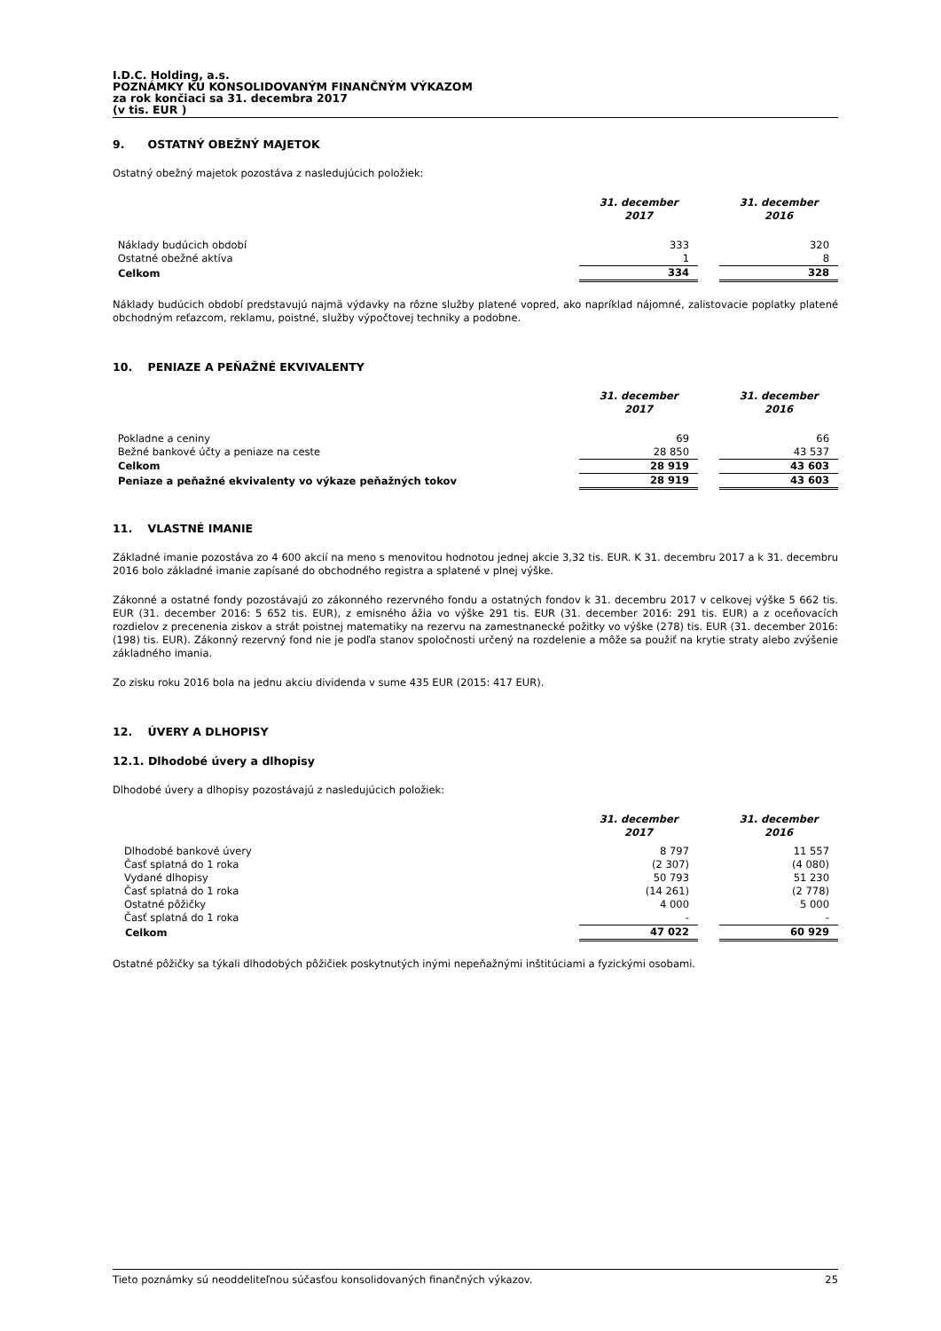I.D.C. Holding, a.s.
POZNÁMKY KU KONSOLIDOVANÝM FINANČNÝM VÝKAZOM
za rok končiaci sa 31. decembra 2017
(v tis. EUR )
9. OSTATNÝ OBEŽNÝ MAJETOK
Ostatný obežný majetok pozostáva z nasledujúcich položiek:
| | 31. december 2017 | | 31. december 2016 |
| Náklady budúcich období | 333 | | 320 |
| Ostatné obežné aktíva | 1 | | 8 |
| Celkom | 334 | | 328 |
Náklady budúcich období predstavujú najmä výdavky na rôzne služby platené vopred, ako napríklad nájomné, zalistovacie poplatky platené obchodným reťazcom, reklamu, poistné, služby výpočtovej techniky a podobne.
10. PENIAZE A PEŇAŽNÉ EKVIVALENTY
| | 31. december 2017 | | 31. december 2016 |
| Pokladne a ceniny | 69 | | 66 |
| Bežné bankové účty a peniaze na ceste | 28 850 | | 43 537 |
| Celkom | 28 919 | | 43 603 |
| Peniaze a peňažné ekvivalenty vo výkaze peňažných tokov | 28 919 | | 43 603 |
11. VLASTNÉ IMANIE
Základné imanie pozostáva zo 4 600 akcií na meno s menovitou hodnotou jednej akcie 3,32 tis. EUR. K 31. decembru 2017 a k 31. decembru 2016 bolo základné imanie zapísané do obchodného registra a splatené v plnej výške.
Zákonné a ostatné fondy pozostávajú zo zákonného rezervného fondu a ostatných fondov k 31. decembru 2017 v celkovej výške 5 662 tis. EUR (31. december 2016: 5 652 tis. EUR), z emisného ážia vo výške 291 tis. EUR (31. december 2016: 291 tis. EUR) a z oceňovacích rozdielov z precenenia ziskov a strát poistnej matematiky na rezervu na zamestnanecké požitky vo výške (278) tis. EUR (31. december 2016: (198) tis. EUR). Zákonný rezervný fond nie je podľa stanov spoločnosti určený na rozdelenie a môže sa použiť na krytie straty alebo zvýšenie základného imania.
Zo zisku roku 2016 bola na jednu akciu dividenda v sume 435 EUR (2015: 417 EUR).
12. ÚVERY A DLHOPISY
12.1. Dlhodobé úvery a dlhopisy
Dlhodobé úvery a dlhopisy pozostávajú z nasledujúcich položiek:
| | 31. december 2017 | | 31. december 2016 |
| Dlhodobé bankové úvery | 8 797 | | 11 557 |
| Časť splatná do 1 roka | (2 307) | | (4 080) |
| Vydané dlhopisy | 50 793 | | 51 230 |
| Časť splatná do 1 roka | (14 261) | | (2 778) |
| Ostatné pôžičky | 4 000 | | 5 000 |
| Časť splatná do 1 roka | - | | - |
| Celkom | 47 022 | | 60 929 |
Ostatné pôžičky sa týkali dlhodobých pôžičiek poskytnutých inými nepeňažnými inštitúciami a fyzickými osobami.
Tieto poznámky sú neoddeliteľnou súčasťou konsolidovaných finančných výkazov. 25